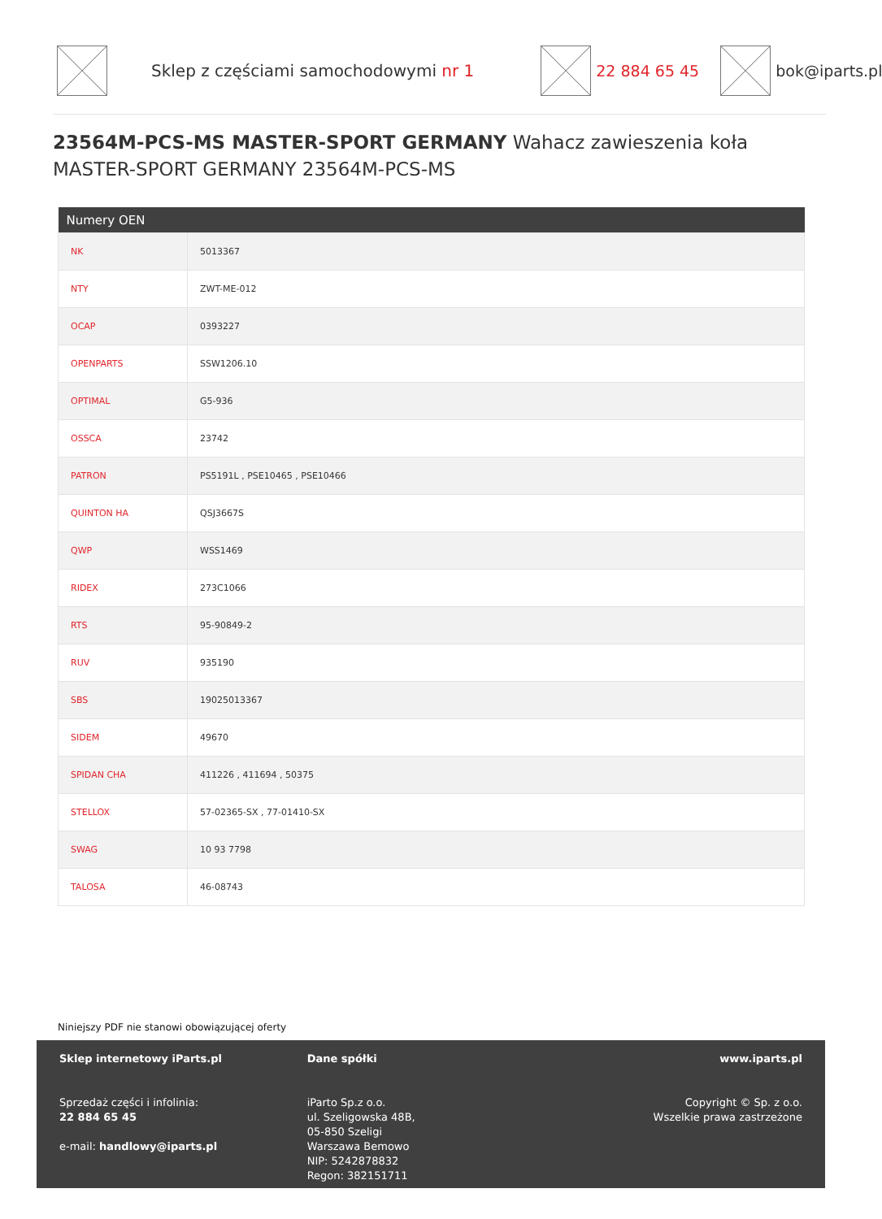Sklep z częściami samochodowymi nr 1
22 884 65 45 bok@iparts.pl
23564M-PCS-MS MASTER-SPORT GERMANY Wahacz zawieszenia koła MASTER-SPORT GERMANY 23564M-PCS-MS
| Numery OEN | |
| --- | --- |
| NK | 5013367 |
| NTY | ZWT-ME-012 |
| OCAP | 0393227 |
| OPENPARTS | SSW1206.10 |
| OPTIMAL | G5-936 |
| OSSCA | 23742 |
| PATRON | PS5191L , PSE10465 , PSE10466 |
| QUINTON HA | QSJ3667S |
| QWP | WSS1469 |
| RIDEX | 273C1066 |
| RTS | 95-90849-2 |
| RUV | 935190 |
| SBS | 19025013367 |
| SIDEM | 49670 |
| SPIDAN CHA | 411226 , 411694 , 50375 |
| STELLOX | 57-02365-SX , 77-01410-SX |
| SWAG | 10 93 7798 |
| TALOSA | 46-08743 |
Niniejszy PDF nie stanowi obowiązującej oferty
Sklep internetowy iParts.pl
Sprzedaż części i infolinia:
22 884 65 45
e-mail: handlowy@iparts.pl
Dane spółki
iParto Sp.z o.o.
ul. Szeligowska 48B,
05-850 Szeligi
Warszawa Bemowo
NIP: 5242878832
Regon: 382151711
www.iparts.pl
Copyright © Sp. z o.o.
Wszelkie prawa zastrzeżone